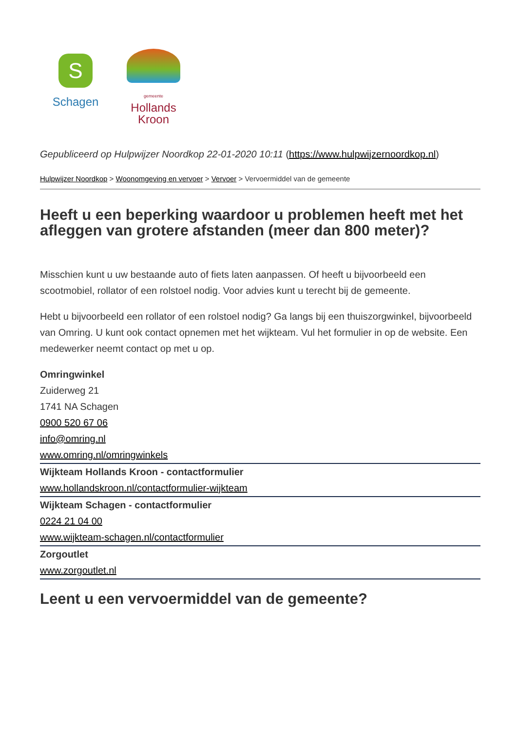S
Schagen
gemeente
Hollands
Kroon
Gepubliceerd op Hulpwijzer Noordkop 22-01-2020 10:11 (https://www.hulpwijzernoordkop.nl)
Hulpwijzer Noordkop > Woonomgeving en vervoer > Vervoer > Vervoermiddel van de gemeente
Heeft u een beperking waardoor u problemen heeft met het afleggen van grotere afstanden (meer dan 800 meter)?
Misschien kunt u uw bestaande auto of fiets laten aanpassen. Of heeft u bijvoorbeeld een scootmobiel, rollator of een rolstoel nodig. Voor advies kunt u terecht bij de gemeente.
Hebt u bijvoorbeeld een rollator of een rolstoel nodig? Ga langs bij een thuiszorgwinkel, bijvoorbeeld van Omring. U kunt ook contact opnemen met het wijkteam. Vul het formulier in op de website. Een medewerker neemt contact op met u op.
Omringwinkel
Zuiderweg 21
1741 NA Schagen
0900 520 67 06
info@omring.nl
www.omring.nl/omringwinkels
Wijkteam Hollands Kroon - contactformulier
www.hollandskroon.nl/contactformulier-wijkteam
Wijkteam Schagen - contactformulier
0224 21 04 00
www.wijkteam-schagen.nl/contactformulier
Zorgoutlet
www.zorgoutlet.nl
Leent u een vervoermiddel van de gemeente?